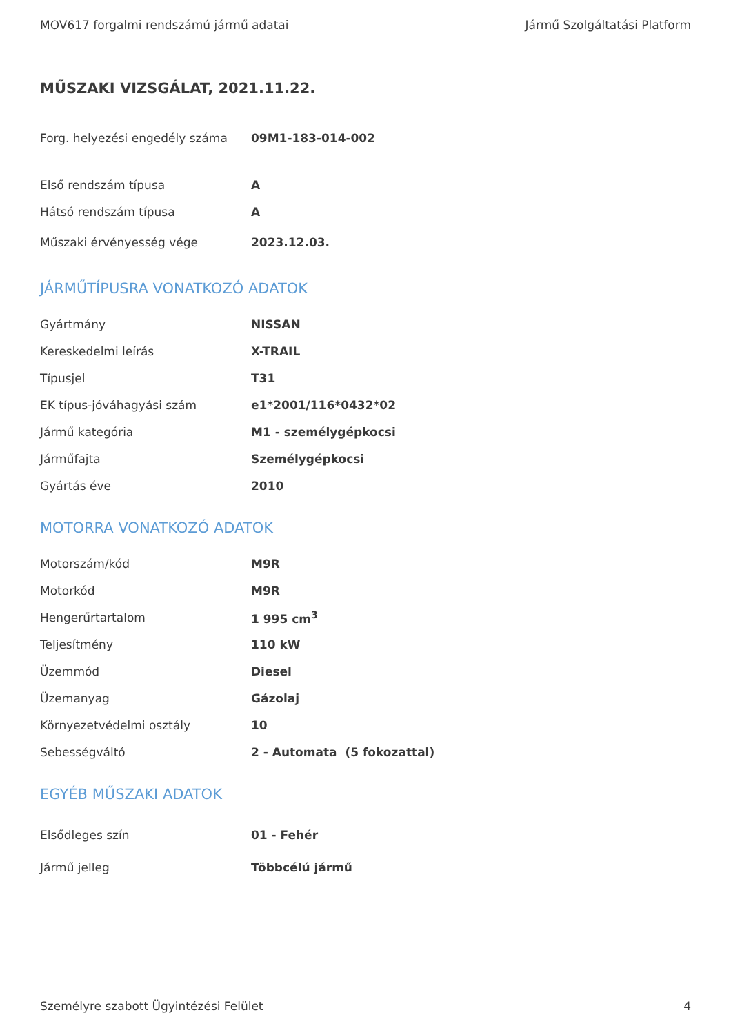MOV617 forgalmi rendszámú jármű adatai Jármű Szolgáltatási Platform
MŰSZAKI VIZSGÁLAT, 2021.11.22.
| Forg. helyezési engedély száma | 09M1-183-014-002 |
| Első rendszám típusa | A |
| Hátsó rendszám típusa | A |
| Műszaki érvényesség vége | 2023.12.03. |
JÁRMŰTÍPUSRA VONATKOZÓ ADATOK
| Gyártmány | NISSAN |
| Kereskedelmi leírás | X-TRAIL |
| Típusjel | T31 |
| EK típus-jóváhagyási szám | e1*2001/116*0432*02 |
| Jármű kategória | M1 - személygépkocsi |
| Járműfajta | Személygépkocsi |
| Gyártás éve | 2010 |
MOTORRA VONATKOZÓ ADATOK
| Motorszám/kód | M9R |
| Motorkód | M9R |
| Hengerűrtartalom | 1 995 cm<sup>3</sup> |
| Teljesítmény | 110 kW |
| Üzemmód | Diesel |
| Üzemanyag | Gázolaj |
| Környezetvédelmi osztály | 10 |
| Sebességváltó | 2 - Automata (5 fokozattal) |
EGYÉB MŰSZAKI ADATOK
| Elsődleges szín | 01 - Fehér |
| Jármű jelleg | Többcélú jármű |
Személyre szabott Ügyintézési Felület 4